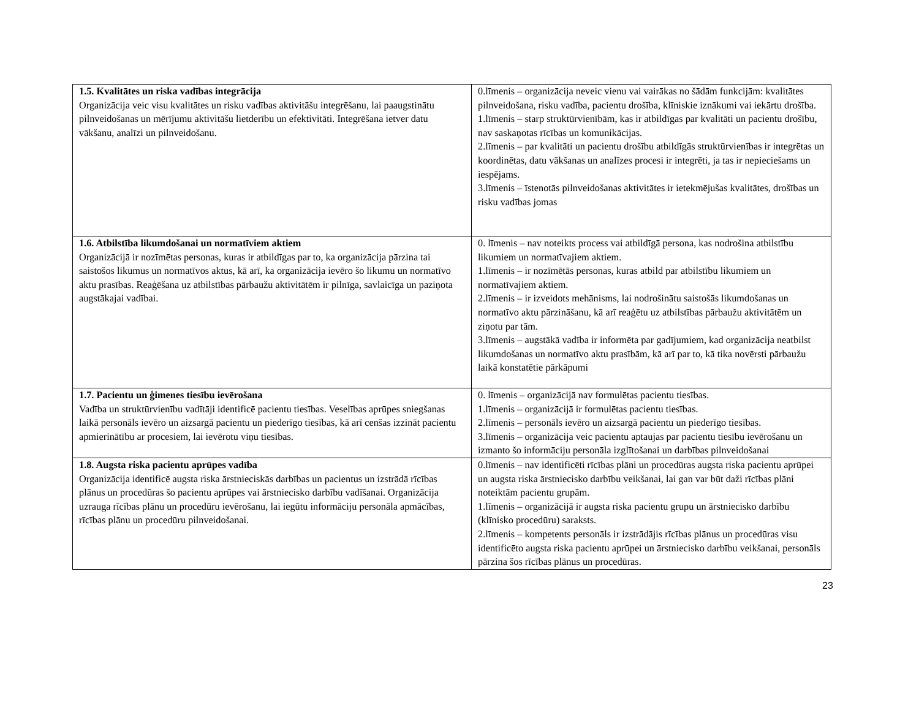| 1.5. Kvalitātes un riska vadības integrācija Organizācija veic visu kvalitātes un risku vadības aktivitāšu integrēšanu, lai paaugstinātu pilnveidošanas un mērījumu aktivitāšu lietderību un efektivitāti. Integrēšana ietver datu vākšanu, analīzi un pilnveidošanu. | 0.līmenis – organizācija neveic vienu vai vairākas no šādām funkcijām: kvalitātes pilnveidošana, risku vadība, pacientu drošība, klīniskie iznākumi vai iekārtu drošība. 1.līmenis – starp struktūrvienībām, kas ir atbildīgas par kvalitāti un pacientu drošību, nav saskaņotas rīcības un komunikācijas. 2.līmenis – par kvalitāti un pacientu drošību atbildīgās struktūrvienības ir integrētas un koordinētas, datu vākšanas un analīzes procesi ir integrēti, ja tas ir nepieciešams un iespējams. 3.līmenis – īstenotās pilnveidošanas aktivitātes ir ietekmējušas kvalitātes, drošības un risku vadības jomas |
| 1.6. Atbilstība likumdošanai un normatīviem aktiem Organizācijā ir nozīmētas personas, kuras ir atbildīgas par to, ka organizācija pārzina tai saistošos likumus un normatīvos aktus, kā arī, ka organizācija ievēro šo likumu un normatīvo aktu prasības. Reaģēšana uz atbilstības pārbaužu aktivitātēm ir pilnīga, savlaicīga un paziņota augstākajai vadībai. | 0. līmenis – nav noteikts process vai atbildīgā persona, kas nodrošina atbilstību likumiem un normatīvajiem aktiem. 1.līmenis – ir nozīmētās personas, kuras atbild par atbilstību likumiem un normatīvajiem aktiem. 2.līmenis – ir izveidots mehānisms, lai nodrošinātu saistošās likumdošanas un normatīvo aktu pārzināšanu, kā arī reaģētu uz atbilstības pārbaužu aktivitātēm un ziņotu par tām. 3.līmenis – augstākā vadība ir informēta par gadījumiem, kad organizācija neatbilst likumdošanas un normatīvo aktu prasībām, kā arī par to, kā tika novērsti pārbaužu laikā konstatētie pārkāpumi |
| 1.7. Pacientu un ģimenes tiesību ievērošana Vadība un struktūrvienību vadītāji identificē pacientu tiesības. Veselības aprūpes sniegšanas laikā personāls ievēro un aizsargā pacientu un piederīgo tiesības, kā arī cenšas izzināt pacientu apmierinātību ar procesiem, lai ievērotu viņu tiesības. | 0. līmenis – organizācijā nav formulētas pacientu tiesības. 1.līmenis – organizācijā ir formulētas pacientu tiesības. 2.līmenis – personāls ievēro un aizsargā pacientu un piederīgo tiesības. 3.līmenis – organizācija veic pacientu aptaujas par pacientu tiesību ievērošanu un izmanto šo informāciju personāla izglītošanai un darbības pilnveidošanai |
| 1.8. Augsta riska pacientu aprūpes vadība Organizācija identificē augsta riska ārstnieciskās darbības un pacientus un izstrādā rīcības plānus un procedūras šo pacientu aprūpes vai ārstniecisko darbību vadīšanai. Organizācija uzrauga rīcības plānu un procedūru ievērošanu, lai iegūtu informāciju personāla apmācības, rīcības plānu un procedūru pilnveidošanai. | 0.līmenis – nav identificēti rīcības plāni un procedūras augsta riska pacientu aprūpei un augsta riska ārstniecisko darbību veikšanai, lai gan var būt daži rīcības plāni noteiktām pacientu grupām. 1.līmenis – organizācijā ir augsta riska pacientu grupu un ārstniecisko darbību (klīnisko procedūru) saraksts. 2.līmenis – kompetents personāls ir izstrādājis rīcības plānus un procedūras visu identificēto augsta riska pacientu aprūpei un ārstniecisko darbību veikšanai, personāls pārzina šos rīcības plānus un procedūras. |
23